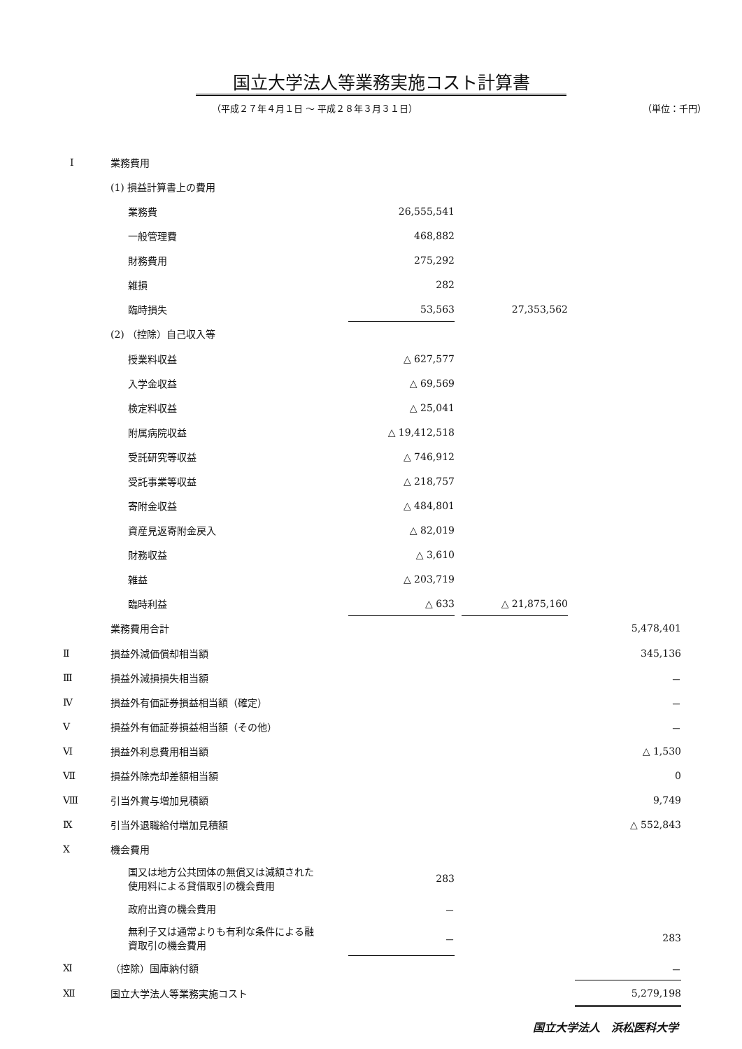国立大学法人等業務実施コスト計算書
（平成２７年４月１日 ～ 平成２８年３月３１日） （単位：千円）
| Ⅰ | 業務費用 | | | | | |
| | (1) 損益計算書上の費用 | | | | | |
| | 業務費 | 26,555,541 | | | | |
| | 一般管理費 | 468,882 | | | | |
| | 財務費用 | 275,292 | | | | |
| | 雑損 | 282 | | | | |
| | 臨時損失 | 53,563 | | 27,353,562 | | |
| | (2) （控除）自己収入等 | | | | | |
| | 授業料収益 | △ 627,577 | | | | |
| | 入学金収益 | △ 69,569 | | | | |
| | 検定料収益 | △ 25,041 | | | | |
| | 附属病院収益 | △ 19,412,518 | | | | |
| | 受託研究等収益 | △ 746,912 | | | | |
| | 受託事業等収益 | △ 218,757 | | | | |
| | 寄附金収益 | △ 484,801 | | | | |
| | 資産見返寄附金戻入 | △ 82,019 | | | | |
| | 財務収益 | △ 3,610 | | | | |
| | 雑益 | △ 203,719 | | | | |
| | 臨時利益 | △ 633 | | △ 21,875,160 | | |
| | 業務費用合計 | | | | | 5,478,401 |
| Ⅱ | 損益外減価償却相当額 | | | | | 345,136 |
| Ⅲ | 損益外減損損失相当額 | | | | | － |
| Ⅳ | 損益外有価証券損益相当額（確定） | | | | | － |
| Ⅴ | 損益外有価証券損益相当額（その他） | | | | | － |
| Ⅵ | 損益外利息費用相当額 | | | | | △ 1,530 |
| Ⅶ | 損益外除売却差額相当額 | | | | | 0 |
| Ⅷ | 引当外賞与増加見積額 | | | | | 9,749 |
| Ⅸ | 引当外退職給付増加見積額 | | | | | △ 552,843 |
| Ⅹ | 機会費用 | | | | | |
| | 国又は地方公共団体の無償又は減額された 使用料による貸借取引の機会費用 | 283 | | | | |
| | 政府出資の機会費用 | － | | | | |
| | 無利子又は通常よりも有利な条件による融 資取引の機会費用 | － | | | | 283 |
| Ⅺ | （控除）国庫納付額 | | | | | － |
| Ⅻ | 国立大学法人等業務実施コスト | | | | | 5,279,198 |
国立大学法人　浜松医科大学